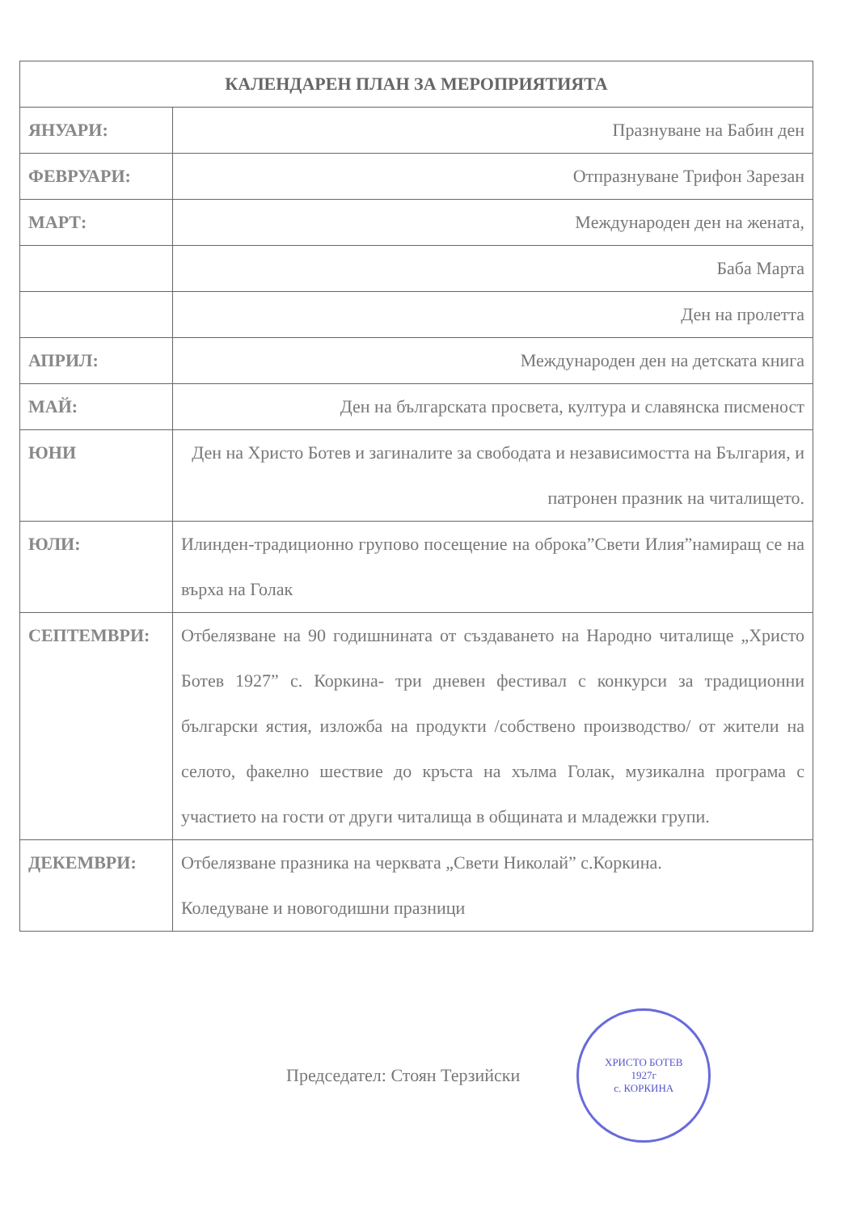| КАЛЕНДАРЕН ПЛАН ЗА МЕРОПРИЯТИЯТА | |
| --- | --- |
| ЯНУАРИ: | Празнуване на Бабин ден |
| ФЕВРУАРИ: | Отпразнуване Трифон Зарезан |
| МАРТ: | Международен ден на жената, |
| | Баба Марта |
| | Ден на пролетта |
| АПРИЛ: | Международен ден на детската книга |
| МАЙ: | Ден на българската просвета, култура и славянска писменост |
| ЮНИ | Ден на Христо Ботев и загиналите за свободата и независимостта на България, и патронен празник на читалището. |
| ЮЛИ: | Илинден-традиционно групово посещение на оброка”Свети Илия”намиращ се на върха на Голак |
| СЕПТЕМВРИ: | Отбелязване на 90 годишнината от създаването на Народно читалище „Христо Ботев 1927” с. Коркина- три дневен фестивал с конкурси за традиционни български ястия, изложба на продукти /собствено производство/ от жители на селото, факелно шествие до кръста на хълма Голак, музикална програма с участието на гости от други читалища в общината и младежки групи. |
| ДЕКЕМВРИ: | Отбелязване празника на черквата „Свети Николай” с.Коркина. Коледуване и новогодишни празници |
Председател: Стоян Терзийски
ХРИСТО БОТЕВ
1927г
с. КОРКИНА